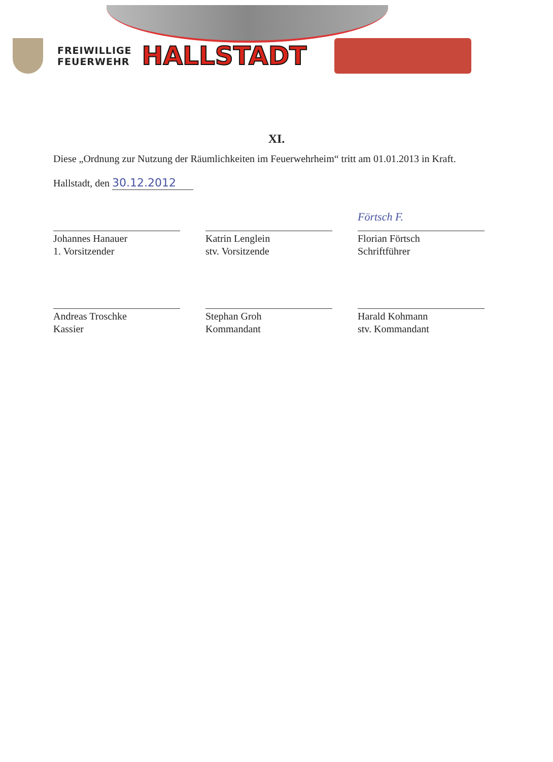FREIWILLIGE
FEUERWEHR
HALLSTADT
XI.
Diese „Ordnung zur Nutzung der Räumlichkeiten im Feuerwehrheim“ tritt am 01.01.2013 in Kraft.
Hallstadt, den 30.12.2012
Johannes Hanauer
1. Vorsitzender
Katrin Lenglein
stv. Vorsitzende
Förtsch F.
Florian Förtsch
Schriftführer
Andreas Troschke
Kassier
Stephan Groh
Kommandant
Harald Kohmann
stv. Kommandant